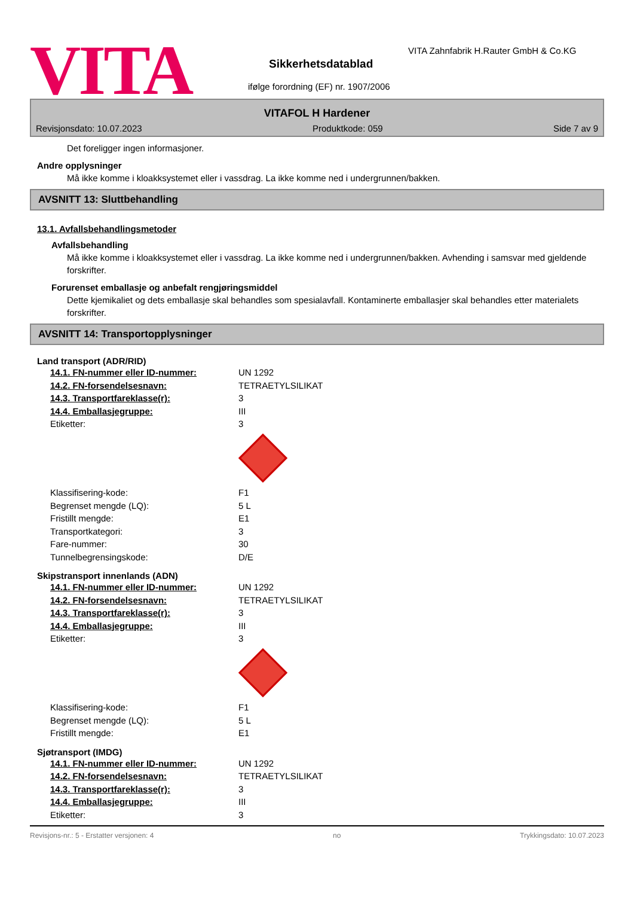VITA
VITA Zahnfabrik H.Rauter GmbH & Co.KG
Sikkerhetsdatablad
ifølge forordning (EF) nr. 1907/2006
VITAFOL H Hardener
Revisjonsdato: 10.07.2023 Produktkode: 059 Side 7 av 9
Det foreligger ingen informasjoner.
Andre opplysninger
Må ikke komme i kloakksystemet eller i vassdrag. La ikke komme ned i undergrunnen/bakken.
AVSNITT 13: Sluttbehandling
13.1. Avfallsbehandlingsmetoder
Avfallsbehandling
Må ikke komme i kloakksystemet eller i vassdrag. La ikke komme ned i undergrunnen/bakken. Avhending i samsvar med gjeldende forskrifter.
Forurenset emballasje og anbefalt rengjøringsmiddel
Dette kjemikaliet og dets emballasje skal behandles som spesialavfall. Kontaminerte emballasjer skal behandles etter materialets forskrifter.
AVSNITT 14: Transportopplysninger
Land transport (ADR/RID)
| 14.1. FN-nummer eller ID-nummer: | UN 1292 |
| 14.2. FN-forsendelsesnavn: | TETRAETYLSILIKAT |
| 14.3. Transportfareklasse(r): | 3 |
| 14.4. Emballasjegruppe: | III |
| Etiketter: | 3 |
| Klassifisering-kode: | F1 |
| Begrenset mengde (LQ): | 5 L |
| Fristillt mengde: | E1 |
| Transportkategori: | 3 |
| Fare-nummer: | 30 |
| Tunnelbegrensingskode: | D/E |
Skipstransport innenlands (ADN)
| 14.1. FN-nummer eller ID-nummer: | UN 1292 |
| 14.2. FN-forsendelsesnavn: | TETRAETYLSILIKAT |
| 14.3. Transportfareklasse(r): | 3 |
| 14.4. Emballasjegruppe: | III |
| Etiketter: | 3 |
| Klassifisering-kode: | F1 |
| Begrenset mengde (LQ): | 5 L |
| Fristillt mengde: | E1 |
Sjøtransport (IMDG)
| 14.1. FN-nummer eller ID-nummer: | UN 1292 |
| 14.2. FN-forsendelsesnavn: | TETRAETYLSILIKAT |
| 14.3. Transportfareklasse(r): | 3 |
| 14.4. Emballasjegruppe: | III |
| Etiketter: | 3 |
Revisjons-nr.: 5 - Erstatter versjonen: 4 no Trykkingsdato: 10.07.2023